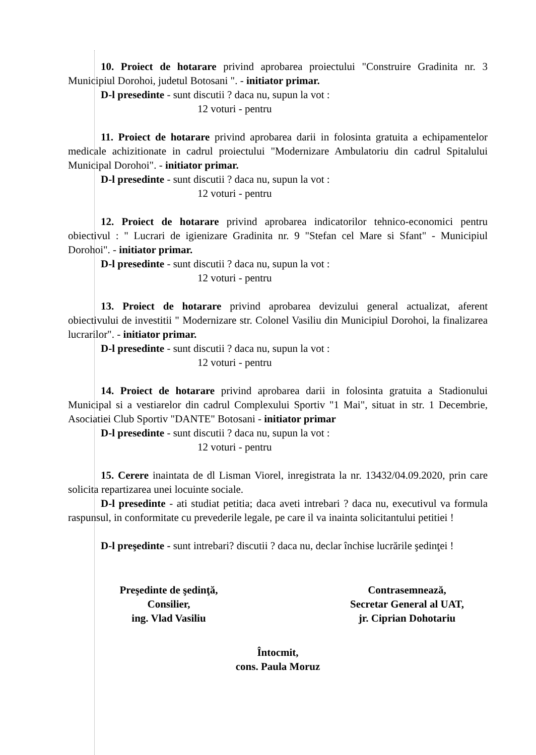10. Proiect de hotarare privind aprobarea proiectului "Construire Gradinita nr. 3 Municipiul Dorohoi, judetul Botosani ". - initiator primar.
D-l presedinte - sunt discutii ? daca nu, supun la vot :
12 voturi - pentru
11. Proiect de hotarare privind aprobarea darii in folosinta gratuita a echipamentelor medicale achizitionate in cadrul proiectului "Modernizare Ambulatoriu din cadrul Spitalului Municipal Dorohoi". - initiator primar.
D-l presedinte - sunt discutii ? daca nu, supun la vot :
12 voturi - pentru
12. Proiect de hotarare privind aprobarea indicatorilor tehnico-economici pentru obiectivul : " Lucrari de igienizare Gradinita nr. 9 "Stefan cel Mare si Sfant" - Municipiul Dorohoi". - initiator primar.
D-l presedinte - sunt discutii ? daca nu, supun la vot :
12 voturi - pentru
13. Proiect de hotarare privind aprobarea devizului general actualizat, aferent obiectivului de investitii " Modernizare str. Colonel Vasiliu din Municipiul Dorohoi, la finalizarea lucrarilor". - initiator primar.
D-l presedinte - sunt discutii ? daca nu, supun la vot :
12 voturi - pentru
14. Proiect de hotarare privind aprobarea darii in folosinta gratuita a Stadionului Municipal si a vestiarelor din cadrul Complexului Sportiv "1 Mai", situat in str. 1 Decembrie, Asociatiei Club Sportiv "DANTE" Botosani - initiator primar
D-l presedinte - sunt discutii ? daca nu, supun la vot :
12 voturi - pentru
15. Cerere inaintata de dl Lisman Viorel, inregistrata la nr. 13432/04.09.2020, prin care solicita repartizarea unei locuinte sociale.
D-l presedinte - ati studiat petitia; daca aveti intrebari ? daca nu, executivul va formula raspunsul, in conformitate cu prevederile legale, pe care il va inainta solicitantului petitiei !
D-l preşedinte - sunt intrebari? discutii ? daca nu, declar închise lucrările şedinţei !
Preşedinte de şedinţă,
Consilier,
ing. Vlad Vasiliu
Contrasemnează,
Secretar General al UAT,
jr. Ciprian Dohotariu
Întocmit,
cons. Paula Moruz